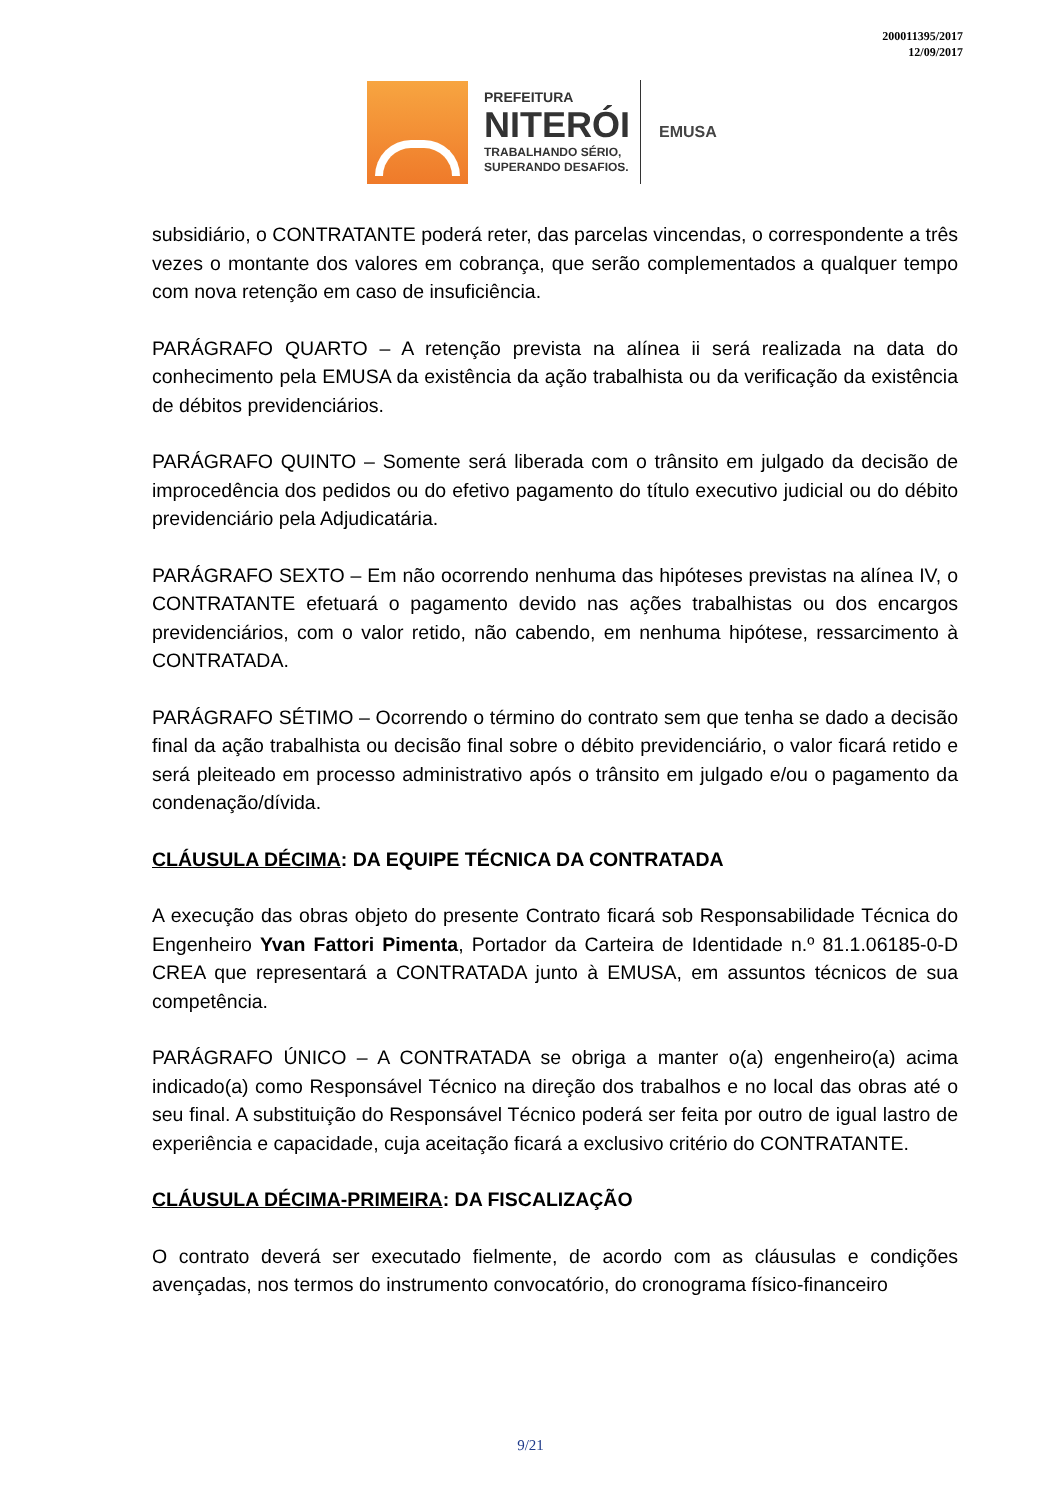200011395/2017
12/09/2017
PREFEITURA
NITERÓI
TRABALHANDO SÉRIO,
SUPERANDO DESAFIOS.
EMUSA
subsidiário, o CONTRATANTE poderá reter, das parcelas vincendas, o correspondente a três vezes o montante dos valores em cobrança, que serão complementados a qualquer tempo com nova retenção em caso de insuficiência.
PARÁGRAFO QUARTO – A retenção prevista na alínea ii será realizada na data do conhecimento pela EMUSA da existência da ação trabalhista ou da verificação da existência de débitos previdenciários.
PARÁGRAFO QUINTO – Somente será liberada com o trânsito em julgado da decisão de improcedência dos pedidos ou do efetivo pagamento do título executivo judicial ou do débito previdenciário pela Adjudicatária.
PARÁGRAFO SEXTO – Em não ocorrendo nenhuma das hipóteses previstas na alínea IV, o CONTRATANTE efetuará o pagamento devido nas ações trabalhistas ou dos encargos previdenciários, com o valor retido, não cabendo, em nenhuma hipótese, ressarcimento à CONTRATADA.
PARÁGRAFO SÉTIMO – Ocorrendo o término do contrato sem que tenha se dado a decisão final da ação trabalhista ou decisão final sobre o débito previdenciário, o valor ficará retido e será pleiteado em processo administrativo após o trânsito em julgado e/ou o pagamento da condenação/dívida.
CLÁUSULA DÉCIMA: DA EQUIPE TÉCNICA DA CONTRATADA
A execução das obras objeto do presente Contrato ficará sob Responsabilidade Técnica do Engenheiro Yvan Fattori Pimenta, Portador da Carteira de Identidade n.º 81.1.06185-0-D CREA que representará a CONTRATADA junto à EMUSA, em assuntos técnicos de sua competência.
PARÁGRAFO ÚNICO – A CONTRATADA se obriga a manter o(a) engenheiro(a) acima indicado(a) como Responsável Técnico na direção dos trabalhos e no local das obras até o seu final. A substituição do Responsável Técnico poderá ser feita por outro de igual lastro de experiência e capacidade, cuja aceitação ficará a exclusivo critério do CONTRATANTE.
CLÁUSULA DÉCIMA-PRIMEIRA: DA FISCALIZAÇÃO
O contrato deverá ser executado fielmente, de acordo com as cláusulas e condições avençadas, nos termos do instrumento convocatório, do cronograma físico-financeiro
9/21